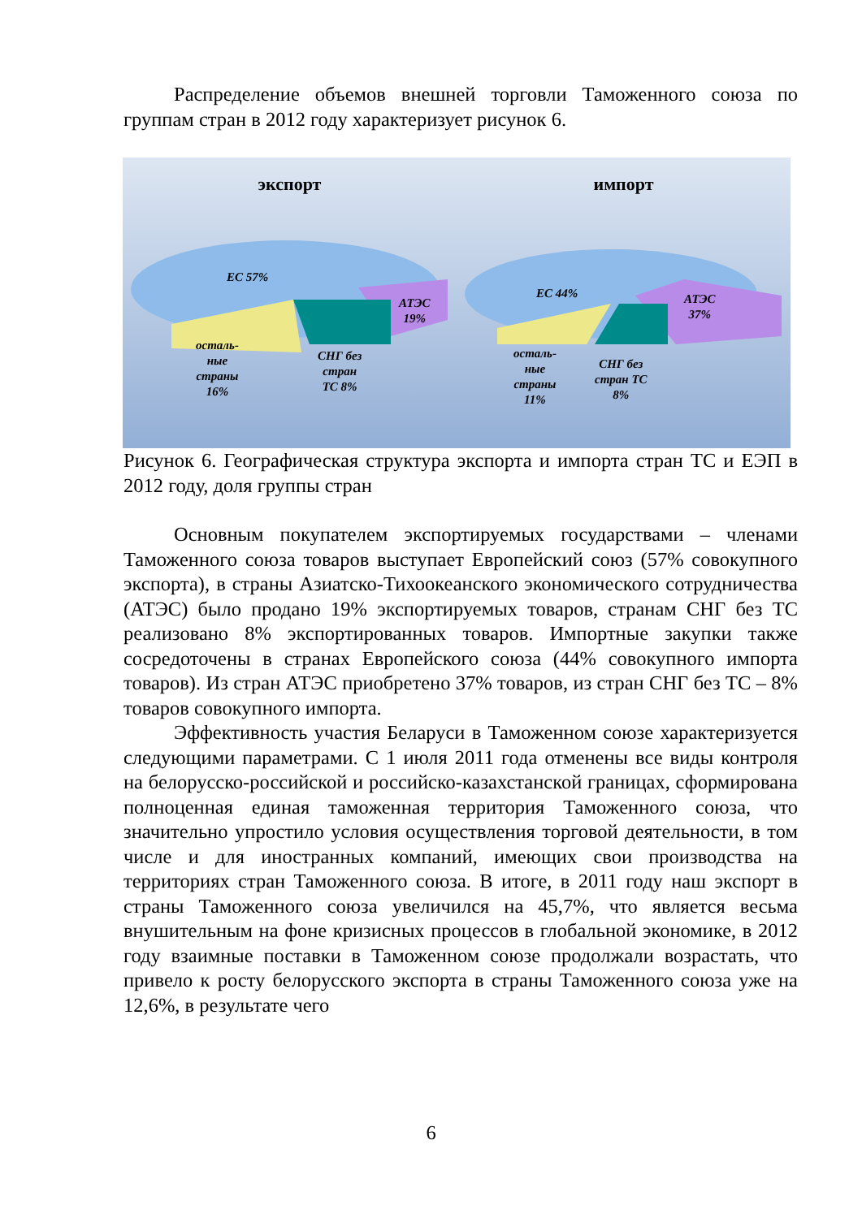Распределение объемов внешней торговли Таможенного союза по группам стран в 2012 году характеризует рисунок 6.
экспорт
ЕС 57%
АТЭС
19%
осталь-
ные
страны
16%
СНГ без
стран
ТС 8%
импорт
ЕС 44%
АТЭС
37%
осталь-
ные
страны
11%
СНГ без
стран ТС
8%
Рисунок 6. Географическая структура экспорта и импорта стран ТС и ЕЭП в 2012 году, доля группы стран
Основным покупателем экспортируемых государствами – членами Таможенного союза товаров выступает Европейский союз (57% совокупного экспорта), в страны Азиатско-Тихоокеанского экономического сотрудничества (АТЭС) было продано 19% экспортируемых товаров, странам СНГ без ТС реализовано 8% экспортированных товаров. Импортные закупки также сосредоточены в странах Европейского союза (44% совокупного импорта товаров). Из стран АТЭС приобретено 37% товаров, из стран СНГ без ТС – 8% товаров совокупного импорта.
Эффективность участия Беларуси в Таможенном союзе характеризуется следующими параметрами. С 1 июля 2011 года отменены все виды контроля на белорусско-российской и российско-казахстанской границах, сформирована полноценная единая таможенная территория Таможенного союза, что значительно упростило условия осуществления торговой деятельности, в том числе и для иностранных компаний, имеющих свои производства на территориях стран Таможенного союза. В итоге, в 2011 году наш экспорт в страны Таможенного союза увеличился на 45,7%, что является весьма внушительным на фоне кризисных процессов в глобальной экономике, в 2012 году взаимные поставки в Таможенном союзе продолжали возрастать, что привело к росту белорусского экспорта в страны Таможенного союза уже на 12,6%, в результате чего
6